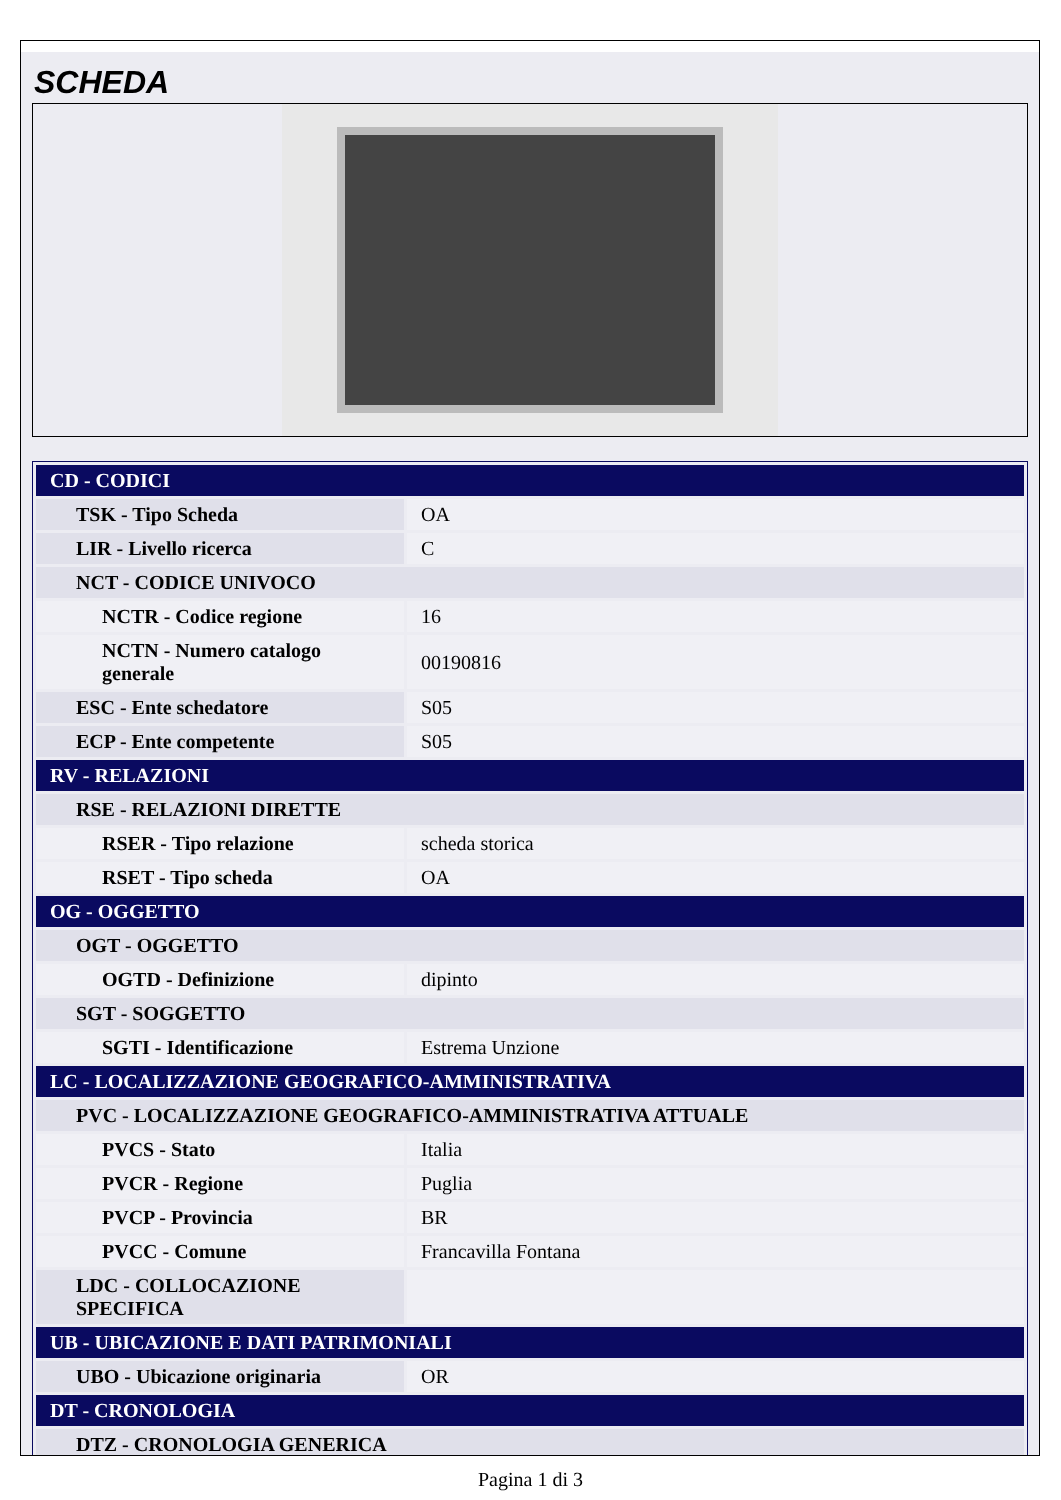SCHEDA
| CD - CODICI | |
| TSK - Tipo Scheda | OA |
| LIR - Livello ricerca | C |
| NCT - CODICE UNIVOCO | |
| NCTR - Codice regione | 16 |
| NCTN - Numero catalogo generale | 00190816 |
| ESC - Ente schedatore | S05 |
| ECP - Ente competente | S05 |
| RV - RELAZIONI | |
| RSE - RELAZIONI DIRETTE | |
| RSER - Tipo relazione | scheda storica |
| RSET - Tipo scheda | OA |
| OG - OGGETTO | |
| OGT - OGGETTO | |
| OGTD - Definizione | dipinto |
| SGT - SOGGETTO | |
| SGTI - Identificazione | Estrema Unzione |
| LC - LOCALIZZAZIONE GEOGRAFICO-AMMINISTRATIVA | |
| PVC - LOCALIZZAZIONE GEOGRAFICO-AMMINISTRATIVA ATTUALE | |
| PVCS - Stato | Italia |
| PVCR - Regione | Puglia |
| PVCP - Provincia | BR |
| PVCC - Comune | Francavilla Fontana |
| LDC - COLLOCAZIONE SPECIFICA | |
| UB - UBICAZIONE E DATI PATRIMONIALI | |
| UBO - Ubicazione originaria | OR |
| DT - CRONOLOGIA | |
| DTZ - CRONOLOGIA GENERICA | |
Pagina 1 di 3